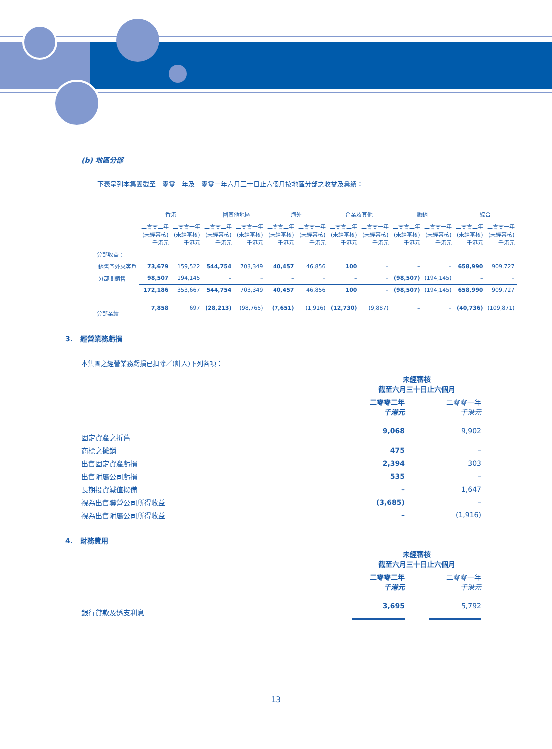(b) 地區分部
下表呈列本集團截至二零零二年及二零零一年六月三十日止六個月按地區分部之收益及業績：
| | 香港 | | 中國其他地區 | | 海外 | | 企業及其他 | | 撇銷 | | 綜合 | |
| --- | --- | --- | --- | --- | --- | --- | --- | --- | --- | --- | --- | --- |
| | 二零零二年 (未經審核) 千港元 | 二零零一年 (未經審核) 千港元 | 二零零二年 (未經審核) 千港元 | 二零零一年 (未經審核) 千港元 | 二零零二年 (未經審核) 千港元 | 二零零一年 (未經審核) 千港元 | 二零零二年 (未經審核) 千港元 | 二零零一年 (未經審核) 千港元 | 二零零二年 (未經審核) 千港元 | 二零零一年 (未經審核) 千港元 | 二零零二年 (未經審核) 千港元 | 二零零一年 (未經審核) 千港元 |
| 分部收益： | | | | | | | | | | | | |
| 銷售予外來客戶 | 73,679 | 159,522 | 544,754 | 703,349 | 40,457 | 46,856 | 100 | – | – | – | 658,990 | 909,727 |
| 分部間銷售 | 98,507 | 194,145 | – | – | – | – | – | – | (98,507) | (194,145) | – | – |
| | 172,186 | 353,667 | 544,754 | 703,349 | 40,457 | 46,856 | 100 | – | (98,507) | (194,145) | 658,990 | 909,727 |
| 分部業績 | 7,858 | 697 | (28,213) | (98,765) | (7,651) | (1,916) | (12,730) | (9,887) | – | – | (40,736) | (109,871) |
3. 經營業務虧損
本集團之經營業務虧損已扣除／(計入)下列各項：
| | 未經審核 截至六月三十日止六個月 | | |
| | 二零零二年 千港元 | | 二零零一年 千港元 |
| 固定資產之折舊 | 9,068 | | 9,902 |
| 商標之攤銷 | 475 | | – |
| 出售固定資產虧損 | 2,394 | | 303 |
| 出售附屬公司虧損 | 535 | | – |
| 長期投資減值撥備 | – | | 1,647 |
| 視為出售聯營公司所得收益 | (3,685) | | – |
| 視為出售附屬公司所得收益 | – | | (1,916) |
4. 財務費用
| | 未經審核 截至六月三十日止六個月 | | |
| | 二零零二年 千港元 | | 二零零一年 千港元 |
| 銀行貸款及透支利息 | 3,695 | | 5,792 |
13